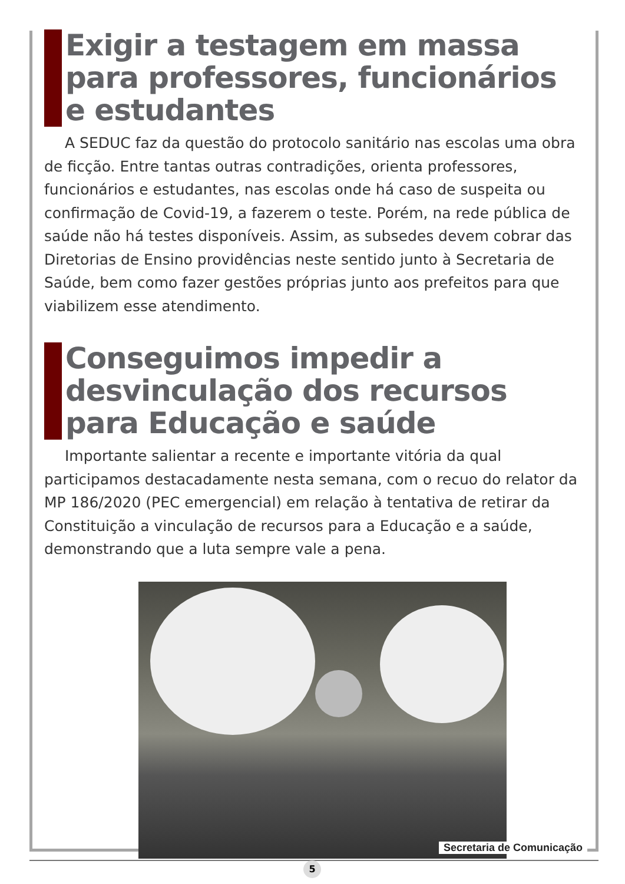Exigir a testagem em massa para professores, funcionários e estudantes
A SEDUC faz da questão do protocolo sanitário nas escolas uma obra de ficção. Entre tantas outras contradições, orienta professores, funcionários e estudantes, nas escolas onde há caso de suspeita ou confirmação de Covid-19, a fazerem o teste. Porém, na rede pública de saúde não há testes disponíveis. Assim, as subsedes devem cobrar das Diretorias de Ensino providências neste sentido junto à Secretaria de Saúde, bem como fazer gestões próprias junto aos prefeitos para que viabilizem esse atendimento.
Conseguimos impedir a desvinculação dos recursos para Educação e saúde
Importante salientar a recente e importante vitória da qual participamos destacadamente nesta semana, com o recuo do relator da MP 186/2020 (PEC emergencial) em relação à tentativa de retirar da Constituição a vinculação de recursos para a Educação e a saúde, demonstrando que a luta sempre vale a pena.
Secretaria de Comunicação
5